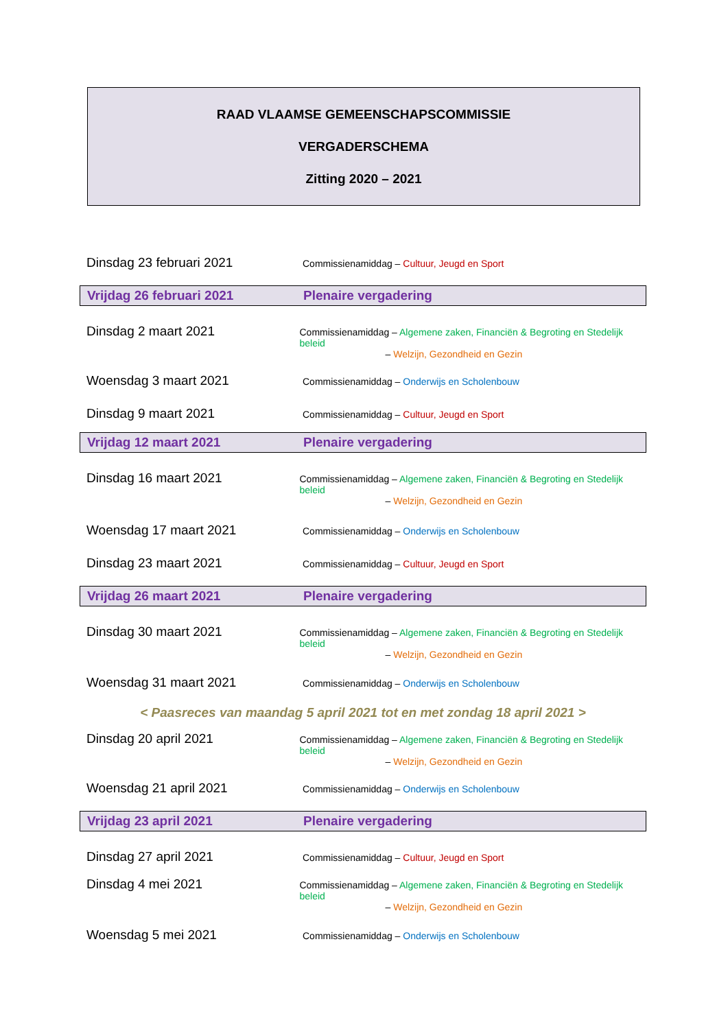RAAD VLAAMSE GEMEENSCHAPSCOMMISSIE
VERGADERSCHEMA
Zitting 2020 – 2021
Dinsdag 23 februari 2021
Commissienamiddag – Cultuur, Jeugd en Sport
Vrijdag 26 februari 2021 Plenaire vergadering
Dinsdag 2 maart 2021
Commissienamiddag – Algemene zaken, Financiën & Begroting en Stedelijk beleid
– Welzijn, Gezondheid en Gezin
Woensdag 3 maart 2021
Commissienamiddag – Onderwijs en Scholenbouw
Dinsdag 9 maart 2021
Commissienamiddag – Cultuur, Jeugd en Sport
Vrijdag 12 maart 2021 Plenaire vergadering
Dinsdag 16 maart 2021
Commissienamiddag – Algemene zaken, Financiën & Begroting en Stedelijk beleid
– Welzijn, Gezondheid en Gezin
Woensdag 17 maart 2021
Commissienamiddag – Onderwijs en Scholenbouw
Dinsdag 23 maart 2021
Commissienamiddag – Cultuur, Jeugd en Sport
Vrijdag 26 maart 2021 Plenaire vergadering
Dinsdag 30 maart 2021
Commissienamiddag – Algemene zaken, Financiën & Begroting en Stedelijk beleid
– Welzijn, Gezondheid en Gezin
Woensdag 31 maart 2021
Commissienamiddag – Onderwijs en Scholenbouw
< Paasreces van maandag 5 april 2021 tot en met zondag 18 april 2021 >
Dinsdag 20 april 2021
Commissienamiddag – Algemene zaken, Financiën & Begroting en Stedelijk beleid
– Welzijn, Gezondheid en Gezin
Woensdag 21 april 2021
Commissienamiddag – Onderwijs en Scholenbouw
Vrijdag 23 april 2021 Plenaire vergadering
Dinsdag 27 april 2021
Commissienamiddag – Cultuur, Jeugd en Sport
Dinsdag 4 mei 2021
Commissienamiddag – Algemene zaken, Financiën & Begroting en Stedelijk beleid
– Welzijn, Gezondheid en Gezin
Woensdag 5 mei 2021
Commissienamiddag – Onderwijs en Scholenbouw